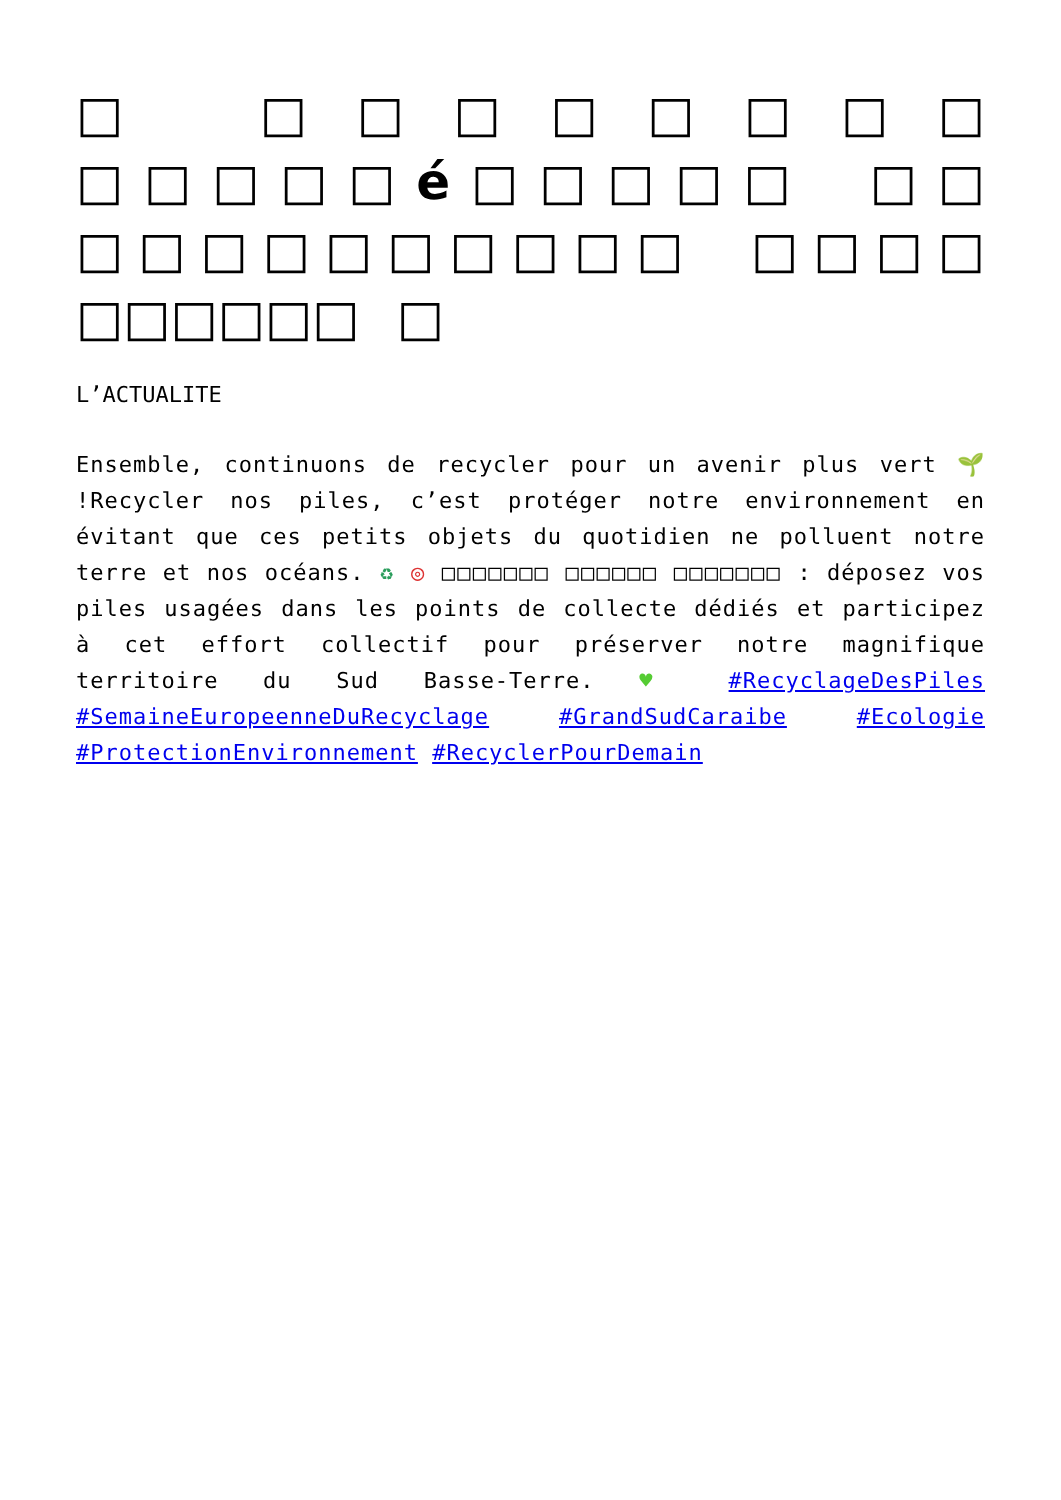□ □□□□□□□□ □□□□□é□□□□□ □□ □□□□□□□□□□ □□□□ □□□□□□ □
L’ACTUALITE
Ensemble, continuons de recycler pour un avenir plus vert 🌱 !Recycler nos piles, c’est protéger notre environnement en évitant que ces petits objets du quotidien ne polluent notre terre et nos océans. ♻ ◎ □□□□□□□ □□□□□□ □□□□□□□ : déposez vos piles usagées dans les points de collecte dédiés et participez à cet effort collectif pour préserver notre magnifique territoire du Sud Basse-Terre. ♥ #RecyclageDesPiles #SemaineEuropeenneDuRecyclage #GrandSudCaraibe #Ecologie #ProtectionEnvironnement #RecyclerPourDemain